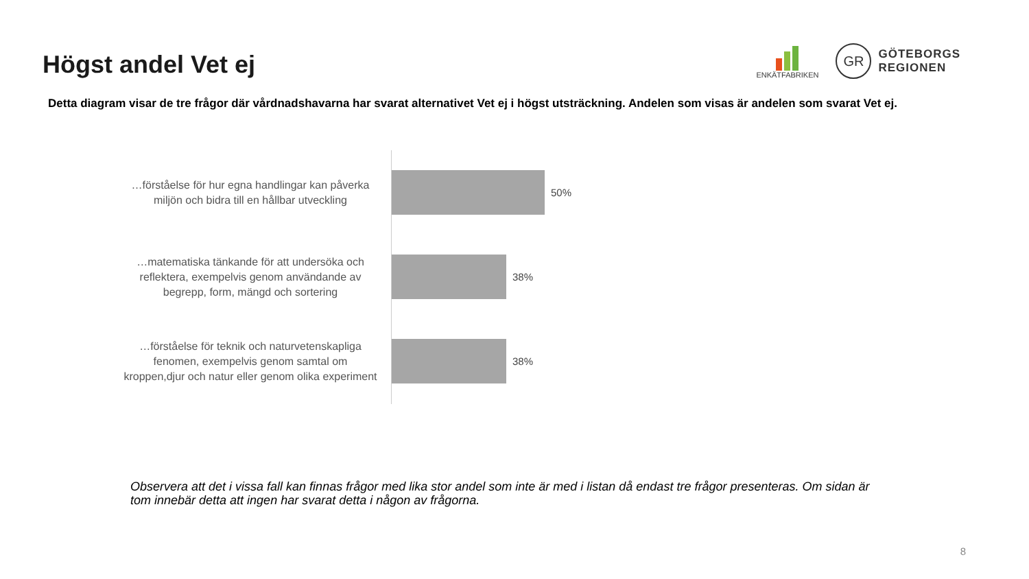Högst andel Vet ej
ENKÄTFABRIKEN
GR
GÖTEBORGS
REGIONEN
Detta diagram visar de tre frågor där vårdnadshavarna har svarat alternativet Vet ej i högst utsträckning. Andelen som visas är andelen som svarat Vet ej.
…förståelse för hur egna handlingar kan påverka miljön och bidra till en hållbar utveckling
50%
…matematiska tänkande för att undersöka och reflektera, exempelvis genom användande av begrepp, form, mängd och sortering
38%
…förståelse för teknik och naturvetenskapliga fenomen, exempelvis genom samtal om kroppen,djur och natur eller genom olika experiment
38%
Observera att det i vissa fall kan finnas frågor med lika stor andel som inte är med i listan då endast tre frågor presenteras. Om sidan är tom innebär detta att ingen har svarat detta i någon av frågorna.
8